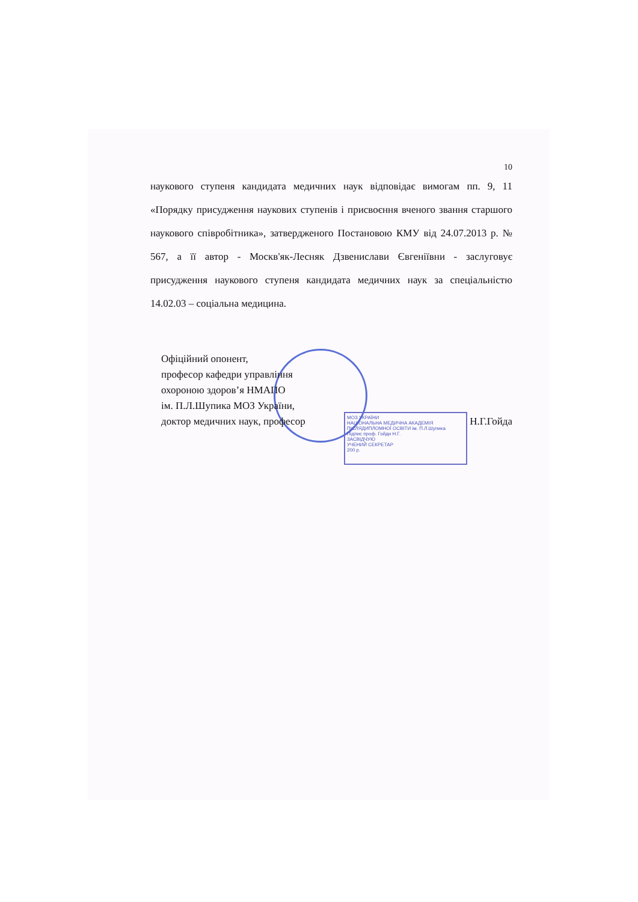МОЗ УКРАЇНИ
НАЦІОНАЛЬНА МЕДИЧНА АКАДЕМІЯ
ПІСЛЯДИПЛОМНОЇ ОСВІТИ ім. П.Л.Шупика
Підпис проф. Гойди Н.Г.
ЗАСВІДЧУЮ
УЧЕНИЙ СЕКРЕТАР
200 р.
10
наукового ступеня кандидата медичних наук відповідає вимогам пп. 9, 11 «Порядку присудження наукових ступенів і присвоєння вченого звання старшого наукового співробітника», затвердженого Постановою КМУ від 24.07.2013 р. № 567, а її автор - Москв'як-Лесняк Дзвенислави Євгеніївни - заслуговує присудження наукового ступеня кандидата медичних наук за спеціальністю 14.02.03 – соціальна медицина.
Офіційний опонент,
професор кафедри управління
охороною здоров’я НМАПО
ім. П.Л.Шупика МОЗ України,
доктор медичних наук, професор Н.Г.Гойда